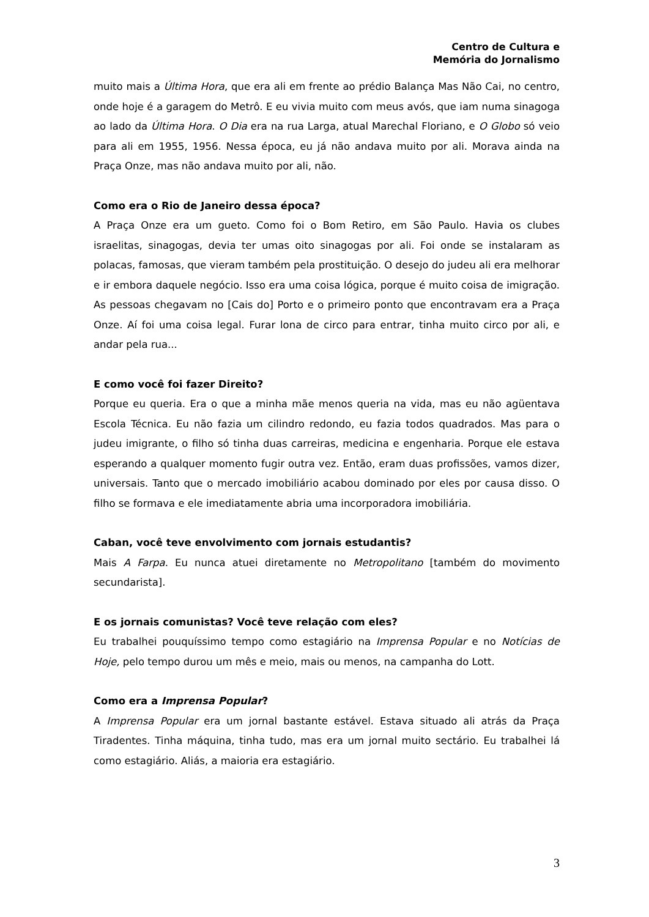Centro de Cultura e
Memória do Jornalismo
muito mais a Última Hora, que era ali em frente ao prédio Balança Mas Não Cai, no centro, onde hoje é a garagem do Metrô. E eu vivia muito com meus avós, que iam numa sinagoga ao lado da Última Hora. O Dia era na rua Larga, atual Marechal Floriano, e O Globo só veio para ali em 1955, 1956. Nessa época, eu já não andava muito por ali. Morava ainda na Praça Onze, mas não andava muito por ali, não.
Como era o Rio de Janeiro dessa época?
A Praça Onze era um gueto. Como foi o Bom Retiro, em São Paulo. Havia os clubes israelitas, sinagogas, devia ter umas oito sinagogas por ali. Foi onde se instalaram as polacas, famosas, que vieram também pela prostituição. O desejo do judeu ali era melhorar e ir embora daquele negócio. Isso era uma coisa lógica, porque é muito coisa de imigração. As pessoas chegavam no [Cais do] Porto e o primeiro ponto que encontravam era a Praça Onze. Aí foi uma coisa legal. Furar lona de circo para entrar, tinha muito circo por ali, e andar pela rua...
E como você foi fazer Direito?
Porque eu queria. Era o que a minha mãe menos queria na vida, mas eu não agüentava Escola Técnica. Eu não fazia um cilindro redondo, eu fazia todos quadrados. Mas para o judeu imigrante, o filho só tinha duas carreiras, medicina e engenharia. Porque ele estava esperando a qualquer momento fugir outra vez. Então, eram duas profissões, vamos dizer, universais. Tanto que o mercado imobiliário acabou dominado por eles por causa disso. O filho se formava e ele imediatamente abria uma incorporadora imobiliária.
Caban, você teve envolvimento com jornais estudantis?
Mais A Farpa. Eu nunca atuei diretamente no Metropolitano [também do movimento secundarista].
E os jornais comunistas? Você teve relação com eles?
Eu trabalhei pouquíssimo tempo como estagiário na Imprensa Popular e no Notícias de Hoje, pelo tempo durou um mês e meio, mais ou menos, na campanha do Lott.
Como era a Imprensa Popular?
A Imprensa Popular era um jornal bastante estável. Estava situado ali atrás da Praça Tiradentes. Tinha máquina, tinha tudo, mas era um jornal muito sectário. Eu trabalhei lá como estagiário. Aliás, a maioria era estagiário.
3